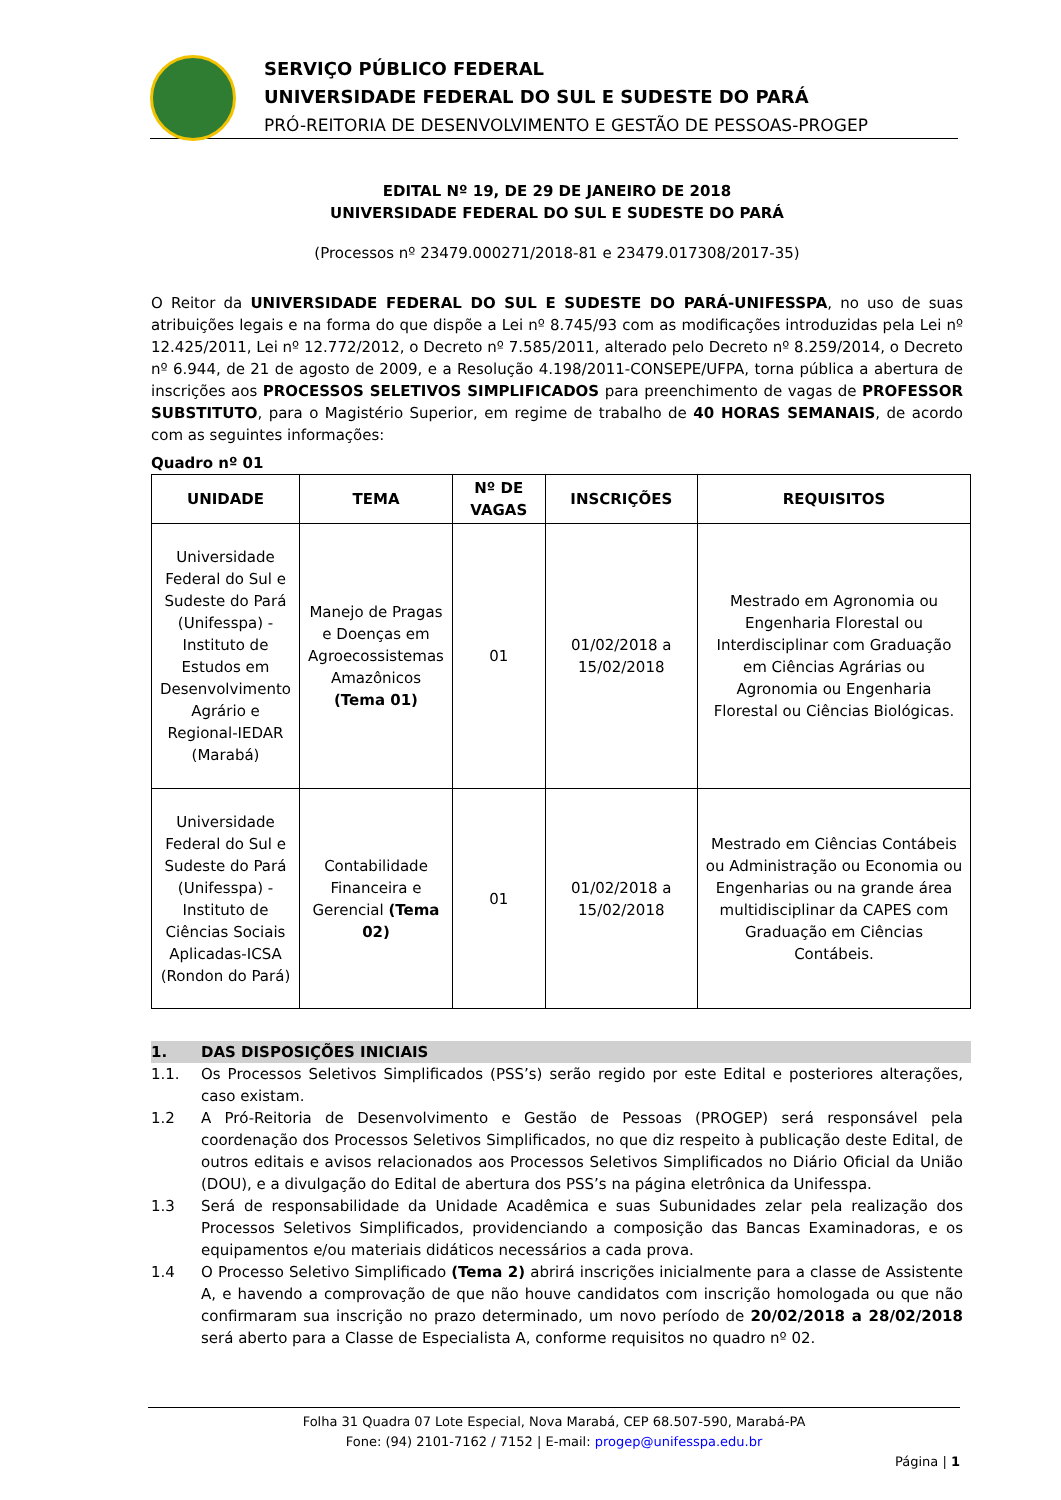SERVIÇO PÚBLICO FEDERAL
UNIVERSIDADE FEDERAL DO SUL E SUDESTE DO PARÁ
PRÓ-REITORIA DE DESENVOLVIMENTO E GESTÃO DE PESSOAS-PROGEP
EDITAL Nº 19, DE 29 DE JANEIRO DE 2018
UNIVERSIDADE FEDERAL DO SUL E SUDESTE DO PARÁ
(Processos nº 23479.000271/2018-81 e 23479.017308/2017-35)
O Reitor da UNIVERSIDADE FEDERAL DO SUL E SUDESTE DO PARÁ-UNIFESSPA, no uso de suas atribuições legais e na forma do que dispõe a Lei nº 8.745/93 com as modificações introduzidas pela Lei nº 12.425/2011, Lei nº 12.772/2012, o Decreto nº 7.585/2011, alterado pelo Decreto nº 8.259/2014, o Decreto nº 6.944, de 21 de agosto de 2009, e a Resolução 4.198/2011-CONSEPE/UFPA, torna pública a abertura de inscrições aos PROCESSOS SELETIVOS SIMPLIFICADOS para preenchimento de vagas de PROFESSOR SUBSTITUTO, para o Magistério Superior, em regime de trabalho de 40 HORAS SEMANAIS, de acordo com as seguintes informações:
Quadro nº 01
| UNIDADE | TEMA | Nº DE VAGAS | INSCRIÇÕES | REQUISITOS |
| --- | --- | --- | --- | --- |
| Universidade Federal do Sul e Sudeste do Pará (Unifesspa) - Instituto de Estudos em Desenvolvimento Agrário e Regional-IEDAR (Marabá) | Manejo de Pragas e Doenças em Agroecossistemas Amazônicos (Tema 01) | 01 | 01/02/2018 a 15/02/2018 | Mestrado em Agronomia ou Engenharia Florestal ou Interdisciplinar com Graduação em Ciências Agrárias ou Agronomia ou Engenharia Florestal ou Ciências Biológicas. |
| Universidade Federal do Sul e Sudeste do Pará (Unifesspa) - Instituto de Ciências Sociais Aplicadas-ICSA (Rondon do Pará) | Contabilidade Financeira e Gerencial (Tema 02) | 01 | 01/02/2018 a 15/02/2018 | Mestrado em Ciências Contábeis ou Administração ou Economia ou Engenharias ou na grande área multidisciplinar da CAPES com Graduação em Ciências Contábeis. |
1. DAS DISPOSIÇÕES INICIAIS
1.1. Os Processos Seletivos Simplificados (PSS’s) serão regido por este Edital e posteriores alterações, caso existam.
1.2 A Pró-Reitoria de Desenvolvimento e Gestão de Pessoas (PROGEP) será responsável pela coordenação dos Processos Seletivos Simplificados, no que diz respeito à publicação deste Edital, de outros editais e avisos relacionados aos Processos Seletivos Simplificados no Diário Oficial da União (DOU), e a divulgação do Edital de abertura dos PSS’s na página eletrônica da Unifesspa.
1.3 Será de responsabilidade da Unidade Acadêmica e suas Subunidades zelar pela realização dos Processos Seletivos Simplificados, providenciando a composição das Bancas Examinadoras, e os equipamentos e/ou materiais didáticos necessários a cada prova.
1.4 O Processo Seletivo Simplificado (Tema 2) abrirá inscrições inicialmente para a classe de Assistente A, e havendo a comprovação de que não houve candidatos com inscrição homologada ou que não confirmaram sua inscrição no prazo determinado, um novo período de 20/02/2018 a 28/02/2018 será aberto para a Classe de Especialista A, conforme requisitos no quadro nº 02.
Folha 31 Quadra 07 Lote Especial, Nova Marabá, CEP 68.507-590, Marabá-PA
Fone: (94) 2101-7162 / 7152 | E-mail: progep@unifesspa.edu.br
Página | 1